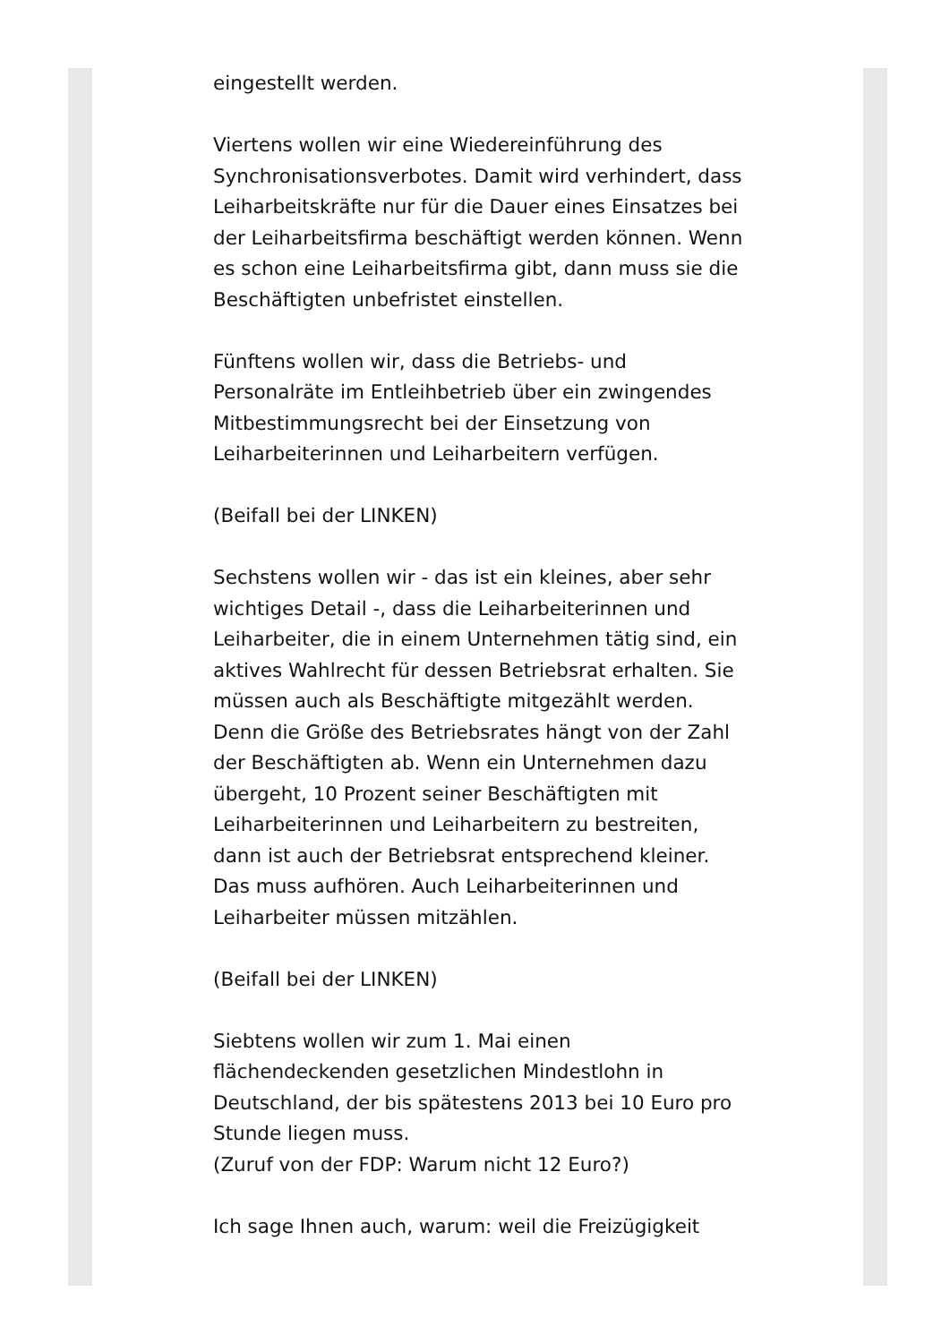eingestellt werden.
Viertens wollen wir eine Wiedereinführung des Synchronisationsverbotes. Damit wird verhindert, dass Leiharbeitskräfte nur für die Dauer eines Einsatzes bei der Leiharbeitsfirma beschäftigt werden können. Wenn es schon eine Leiharbeitsfirma gibt, dann muss sie die Beschäftigten unbefristet einstellen.
Fünftens wollen wir, dass die Betriebs- und Personalräte im Entleihbetrieb über ein zwingendes Mitbestimmungsrecht bei der Einsetzung von Leiharbeiterinnen und Leiharbeitern verfügen.
(Beifall bei der LINKEN)
Sechstens wollen wir - das ist ein kleines, aber sehr wichtiges Detail -, dass die Leiharbeiterinnen und Leiharbeiter, die in einem Unternehmen tätig sind, ein aktives Wahlrecht für dessen Betriebsrat erhalten. Sie müssen auch als Beschäftigte mitgezählt werden. Denn die Größe des Betriebsrates hängt von der Zahl der Beschäftigten ab. Wenn ein Unternehmen dazu übergeht, 10 Prozent seiner Beschäftigten mit Leiharbeiterinnen und Leiharbeitern zu bestreiten, dann ist auch der Betriebsrat entsprechend kleiner. Das muss aufhören. Auch Leiharbeiterinnen und Leiharbeiter müssen mitzählen.
(Beifall bei der LINKEN)
Siebtens wollen wir zum 1. Mai einen flächendeckenden gesetzlichen Mindestlohn in Deutschland, der bis spätestens 2013 bei 10 Euro pro Stunde liegen muss.
(Zuruf von der FDP: Warum nicht 12 Euro?)
Ich sage Ihnen auch, warum: weil die Freizügigkeit